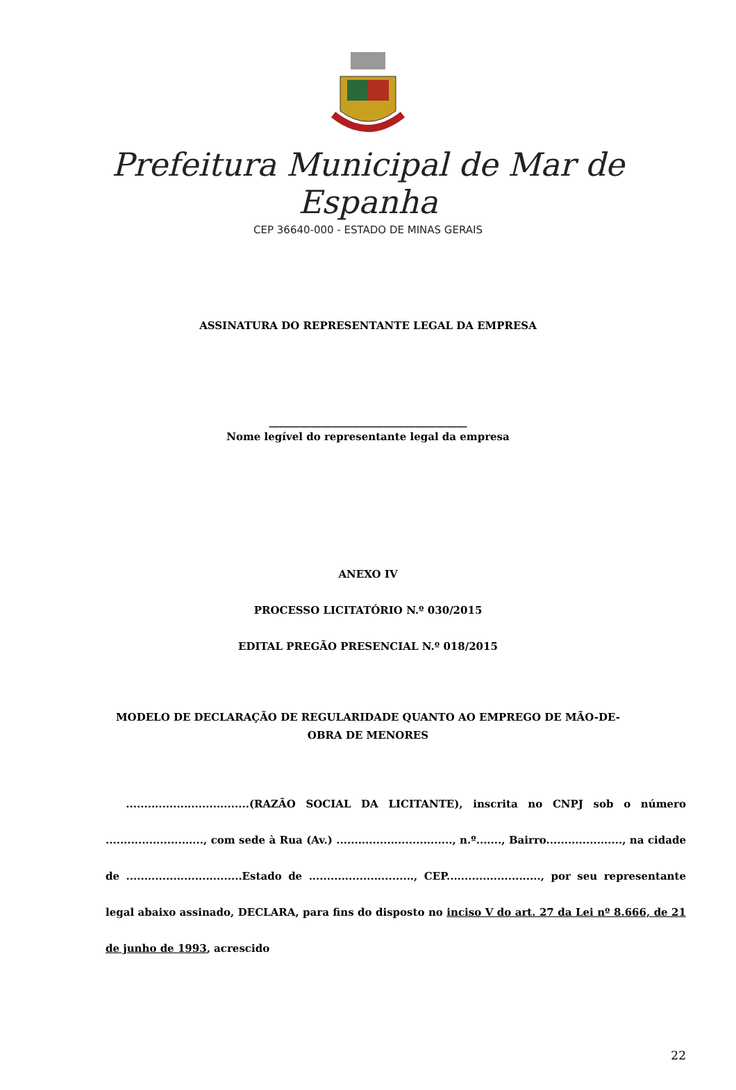Prefeitura Municipal de Mar de Espanha
CEP 36640-000 - ESTADO DE MINAS GERAIS
ASSINATURA DO REPRESENTANTE LEGAL DA EMPRESA
______________________________________
Nome legível do representante legal da empresa
ANEXO IV
PROCESSO LICITATÓRIO N.º 030/2015
EDITAL PREGÃO PRESENCIAL N.º 018/2015
MODELO DE DECLARAÇÃO DE REGULARIDADE QUANTO AO EMPREGO DE MÃO-DE-
OBRA DE MENORES
..................................(RAZÃO SOCIAL DA LICITANTE), inscrita no CNPJ sob o número ..........................., com sede à Rua (Av.) ................................, n.º......., Bairro....................., na cidade de ................................Estado de ............................., CEP.........................., por seu representante legal abaixo assinado, DECLARA, para fins do disposto no inciso V do art. 27 da Lei nº 8.666, de 21 de junho de 1993, acrescido
22